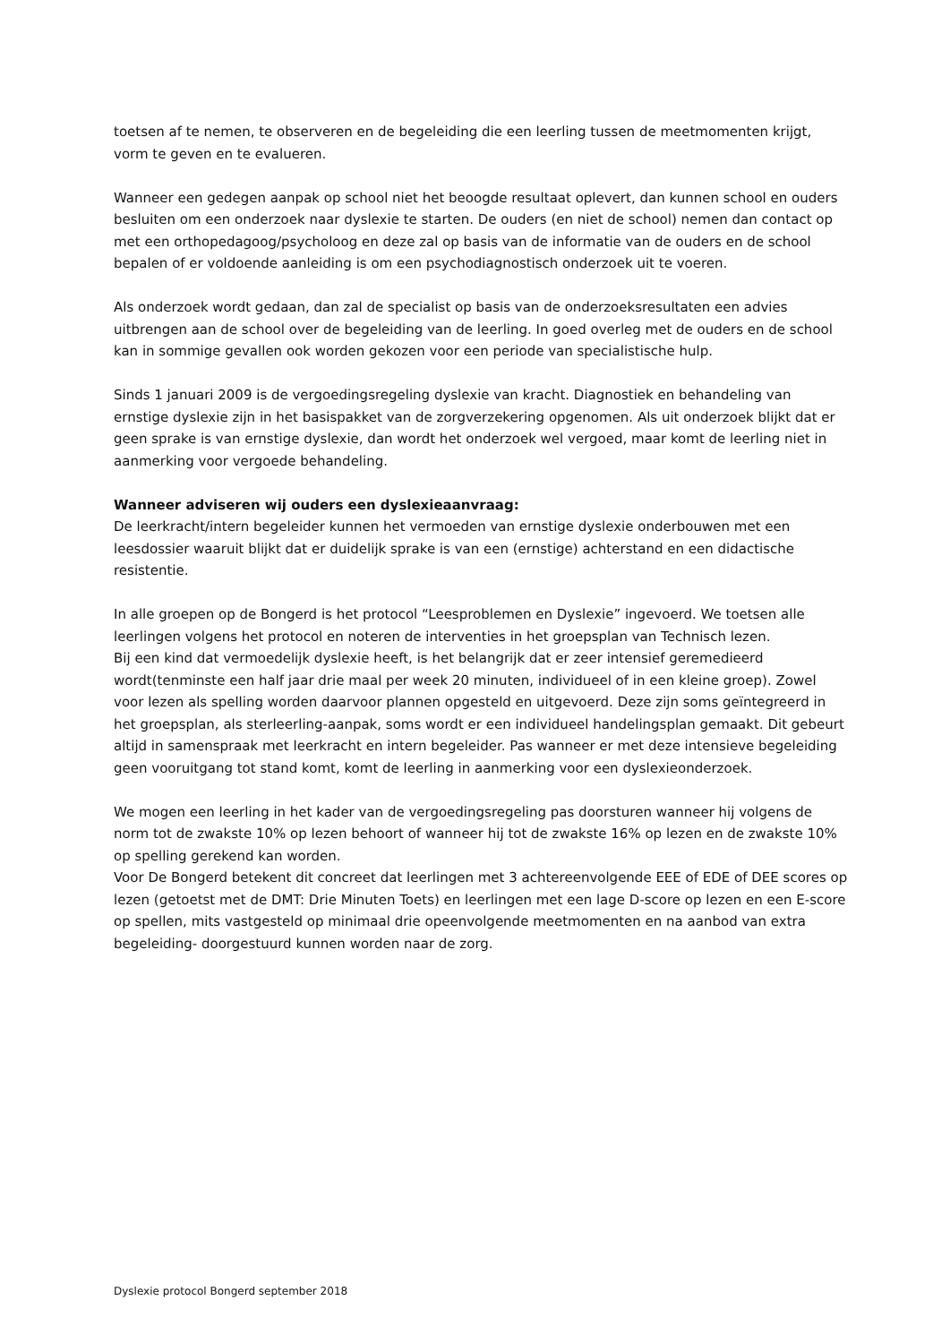toetsen af te nemen, te observeren en de begeleiding die een leerling tussen de meetmomenten krijgt, vorm te geven en te evalueren.
Wanneer een gedegen aanpak op school niet het beoogde resultaat oplevert, dan kunnen school en ouders besluiten om een onderzoek naar dyslexie te starten. De ouders (en niet de school) nemen dan contact op met een orthopedagoog/psycholoog en deze zal op basis van de informatie van de ouders en de school bepalen of er voldoende aanleiding is om een psychodiagnostisch onderzoek uit te voeren.
Als onderzoek wordt gedaan, dan zal de specialist op basis van de onderzoeksresultaten een advies uitbrengen aan de school over de begeleiding van de leerling. In goed overleg met de ouders en de school kan in sommige gevallen ook worden gekozen voor een periode van specialistische hulp.
Sinds 1 januari 2009 is de vergoedingsregeling dyslexie van kracht. Diagnostiek en behandeling van ernstige dyslexie zijn in het basispakket van de zorgverzekering opgenomen. Als uit onderzoek blijkt dat er geen sprake is van ernstige dyslexie, dan wordt het onderzoek wel vergoed, maar komt de leerling niet in aanmerking voor vergoede behandeling.
Wanneer adviseren wij ouders een dyslexieaanvraag:
De leerkracht/intern begeleider kunnen het vermoeden van ernstige dyslexie onderbouwen met een leesdossier waaruit blijkt dat er duidelijk sprake is van een (ernstige) achterstand en een didactische resistentie.
In alle groepen op de Bongerd is het protocol “Leesproblemen en Dyslexie” ingevoerd. We toetsen alle leerlingen volgens het protocol en noteren de interventies in het groepsplan van Technisch lezen.
Bij een kind dat vermoedelijk dyslexie heeft, is het belangrijk dat er zeer intensief geremedieerd wordt(tenminste een half jaar drie maal per week 20 minuten, individueel of in een kleine groep). Zowel voor lezen als spelling worden daarvoor plannen opgesteld en uitgevoerd. Deze zijn soms geïntegreerd in het groepsplan, als sterleerling-aanpak, soms wordt er een individueel handelingsplan gemaakt. Dit gebeurt altijd in samenspraak met leerkracht en intern begeleider. Pas wanneer er met deze intensieve begeleiding geen vooruitgang tot stand komt, komt de leerling in aanmerking voor een dyslexieonderzoek.
We mogen een leerling in het kader van de vergoedingsregeling pas doorsturen wanneer hij volgens de norm tot de zwakste 10% op lezen behoort of wanneer hij tot de zwakste 16% op lezen en de zwakste 10% op spelling gerekend kan worden.
Voor De Bongerd betekent dit concreet dat leerlingen met 3 achtereenvolgende EEE of EDE of DEE scores op lezen (getoetst met de DMT: Drie Minuten Toets) en leerlingen met een lage D-score op lezen en een E-score op spellen, mits vastgesteld op minimaal drie opeenvolgende meetmomenten en na aanbod van extra begeleiding- doorgestuurd kunnen worden naar de zorg.
Dyslexie protocol Bongerd september 2018